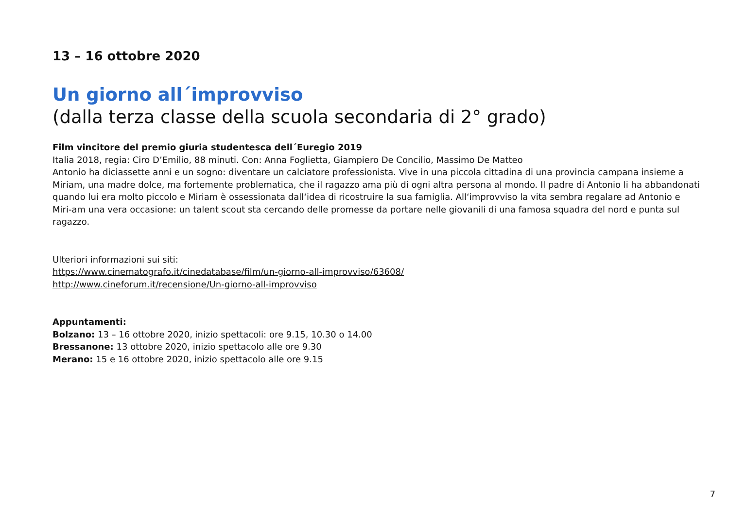13 – 16 ottobre 2020
Un giorno all´improvviso
(dalla terza classe della scuola secondaria di 2° grado)
Film vincitore del premio giuria studentesca dell´Euregio 2019
Italia 2018, regia: Ciro D’Emilio, 88 minuti. Con: Anna Foglietta, Giampiero De Concilio, Massimo De Matteo
Antonio ha diciassette anni e un sogno: diventare un calciatore professionista. Vive in una piccola cittadina di una provincia campana insieme a Miriam, una madre dolce, ma fortemente problematica, che il ragazzo ama più di ogni altra persona al mondo. Il padre di Antonio li ha abbandonati quando lui era molto piccolo e Miriam è ossessionata dall‘idea di ricostruire la sua famiglia. All‘improvviso la vita sembra regalare ad Antonio e Miri-am una vera occasione: un talent scout sta cercando delle promesse da portare nelle giovanili di una famosa squadra del nord e punta sul ragazzo.
Ulteriori informazioni sui siti:
https://www.cinematografo.it/cinedatabase/film/un-giorno-all-improvviso/63608/
http://www.cineforum.it/recensione/Un-giorno-all-improvviso
Appuntamenti:
Bolzano: 13 – 16 ottobre 2020, inizio spettacoli: ore 9.15, 10.30 o 14.00
Bressanone: 13 ottobre 2020, inizio spettacolo alle ore 9.30
Merano: 15 e 16 ottobre 2020, inizio spettacolo alle ore 9.15
7